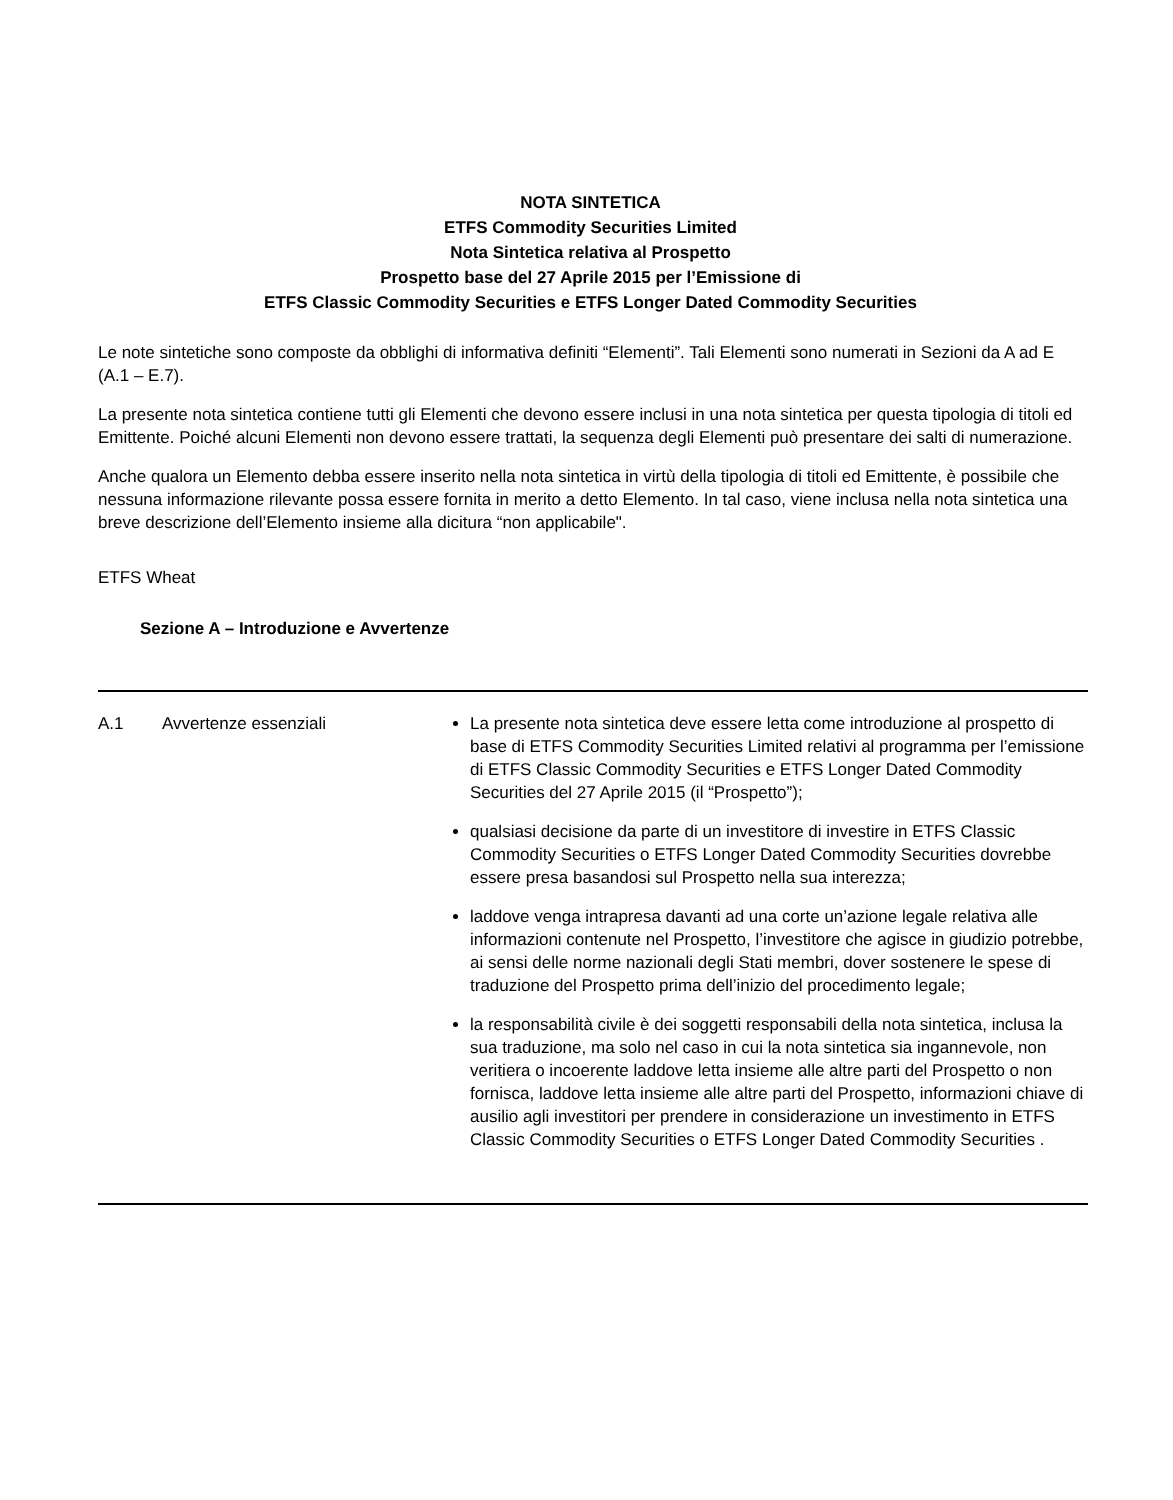NOTA SINTETICA
ETFS Commodity Securities Limited
Nota Sintetica relativa al Prospetto
Prospetto base del 27 Aprile 2015 per l’Emissione di
ETFS Classic Commodity Securities e ETFS Longer Dated Commodity Securities
Le note sintetiche sono composte da obblighi di informativa definiti “Elementi”. Tali Elementi sono numerati in Sezioni da A ad E (A.1 – E.7).
La presente nota sintetica contiene tutti gli Elementi che devono essere inclusi in una nota sintetica per questa tipologia di titoli ed Emittente. Poiché alcuni Elementi non devono essere trattati, la sequenza degli Elementi può presentare dei salti di numerazione.
Anche qualora un Elemento debba essere inserito nella nota sintetica in virtù della tipologia di titoli ed Emittente, è possibile che nessuna informazione rilevante possa essere fornita in merito a detto Elemento. In tal caso, viene inclusa nella nota sintetica una breve descrizione dell’Elemento insieme alla dicitura “non applicabile".
ETFS Wheat
Sezione A – Introduzione e Avvertenze
| A.1 | Avvertenze essenziali | La presente nota sintetica deve essere letta come introduzione al prospetto di base di ETFS Commodity Securities Limited relativi al programma per l’emissione di ETFS Classic Commodity Securities e ETFS Longer Dated Commodity Securities del 27 Aprile 2015 (il “Prospetto”); qualsiasi decisione da parte di un investitore di investire in ETFS Classic Commodity Securities o ETFS Longer Dated Commodity Securities dovrebbe essere presa basandosi sul Prospetto nella sua interezza; laddove venga intrapresa davanti ad una corte un’azione legale relativa alle informazioni contenute nel Prospetto, l’investitore che agisce in giudizio potrebbe, ai sensi delle norme nazionali degli Stati membri, dover sostenere le spese di traduzione del Prospetto prima dell’inizio del procedimento legale; la responsabilità civile è dei soggetti responsabili della nota sintetica, inclusa la sua traduzione, ma solo nel caso in cui la nota sintetica sia ingannevole, non veritiera o incoerente laddove letta insieme alle altre parti del Prospetto o non fornisca, laddove letta insieme alle altre parti del Prospetto, informazioni chiave di ausilio agli investitori per prendere in considerazione un investimento in ETFS Classic Commodity Securities o ETFS Longer Dated Commodity Securities . |